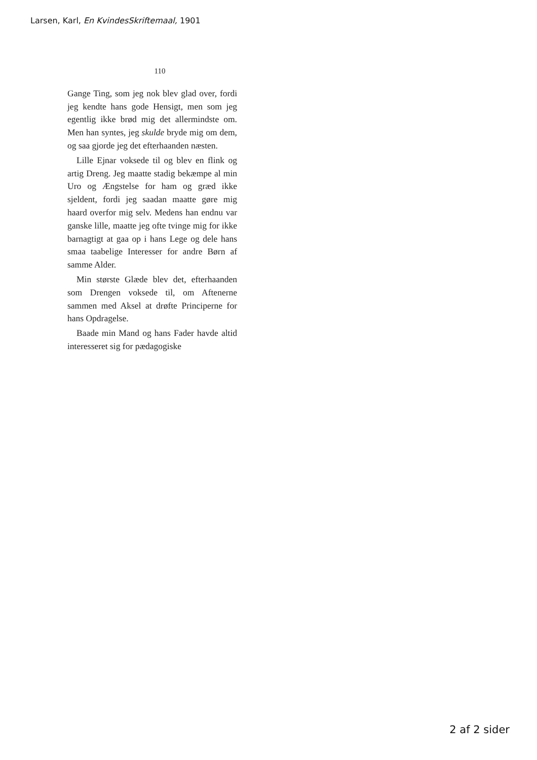Larsen, Karl, En KvindesSkriftemaal, 1901
110
Gange Ting, som jeg nok blev glad over, fordi jeg kendte hans gode Hensigt, men som jeg egentlig ikke brød mig det allermindste om. Men han syntes, jeg skulde bryde mig om dem, og saa gjorde jeg det efterhaanden næsten.
Lille Ejnar voksede til og blev en flink og artig Dreng. Jeg maatte stadig bekæmpe al min Uro og Ængstelse for ham og græd ikke sjeldent, fordi jeg saadan maatte gøre mig haard overfor mig selv. Medens han endnu var ganske lille, maatte jeg ofte tvinge mig for ikke barnagtigt at gaa op i hans Lege og dele hans smaa taabelige Interesser for andre Børn af samme Alder.
Min største Glæde blev det, efterhaanden som Drengen voksede til, om Aftenerne sammen med Aksel at drøfte Principerne for hans Opdragelse.
Baade min Mand og hans Fader havde altid interesseret sig for pædagogiske
2 af 2 sider